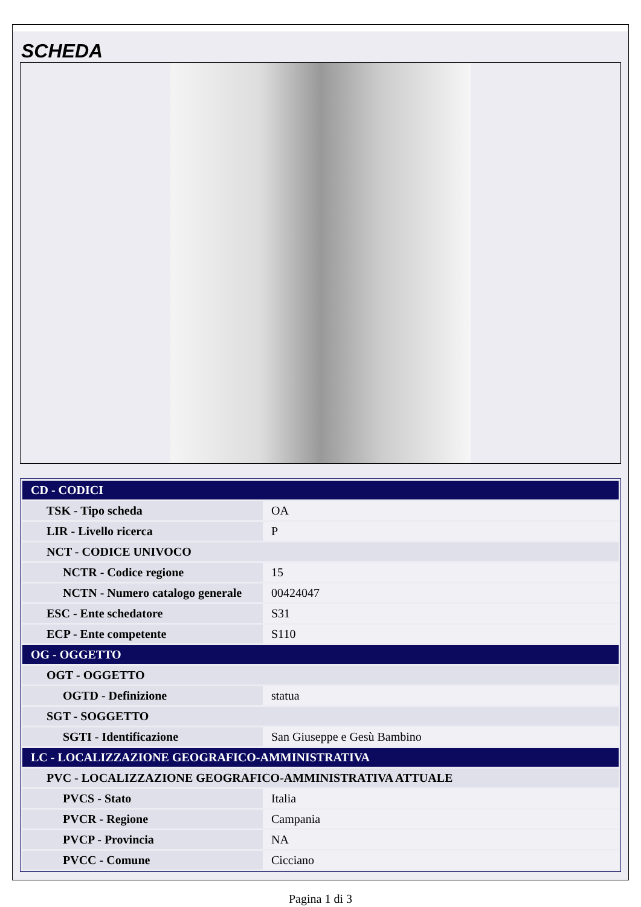SCHEDA
| CD - CODICI | |
| TSK - Tipo scheda | OA |
| LIR - Livello ricerca | P |
| NCT - CODICE UNIVOCO | |
| NCTR - Codice regione | 15 |
| NCTN - Numero catalogo generale | 00424047 |
| ESC - Ente schedatore | S31 |
| ECP - Ente competente | S110 |
| OG - OGGETTO | |
| OGT - OGGETTO | |
| OGTD - Definizione | statua |
| SGT - SOGGETTO | |
| SGTI - Identificazione | San Giuseppe e Gesù Bambino |
| LC - LOCALIZZAZIONE GEOGRAFICO-AMMINISTRATIVA | |
| PVC - LOCALIZZAZIONE GEOGRAFICO-AMMINISTRATIVA ATTUALE | |
| PVCS - Stato | Italia |
| PVCR - Regione | Campania |
| PVCP - Provincia | NA |
| PVCC - Comune | Cicciano |
Pagina 1 di 3